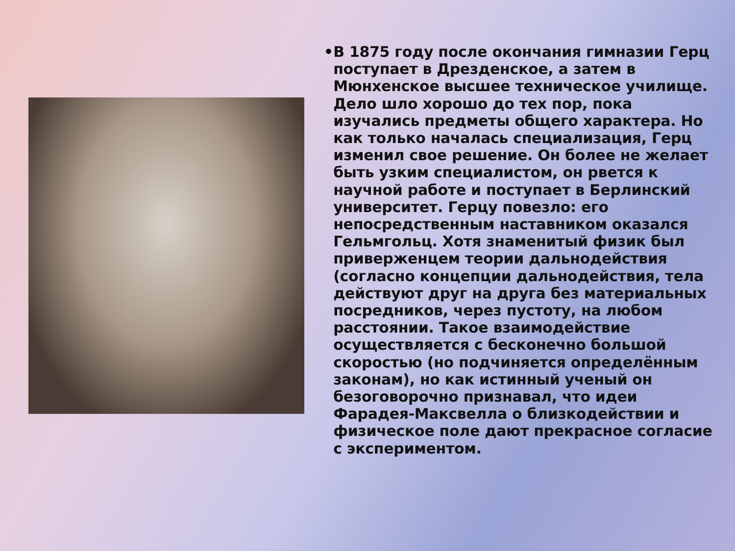• В 1875 году после окончания гимназии Герц поступает в Дрезденское, а затем в Мюнхенское высшее техническое училище. Дело шло хорошо до тех пор, пока изучались предметы общего характера. Но как только началась специализация, Герц изменил свое решение. Он более не желает быть узким специалистом, он рвется к научной работе и поступает в Берлинский университет. Герцу повезло: его непосредственным наставником оказался Гельмгольц. Хотя знаменитый физик был приверженцем теории дальнодействия (согласно концепции дальнодействия, тела действуют друг на друга без материальных посредников, через пустоту, на любом расстоянии. Такое взаимодействие осуществляется с бесконечно большой скоростью (но подчиняется определённым законам), но как истинный ученый он безоговорочно признавал, что идеи Фарадея-Максвелла о близкодействии и физическое поле дают прекрасное согласие с экспериментом.